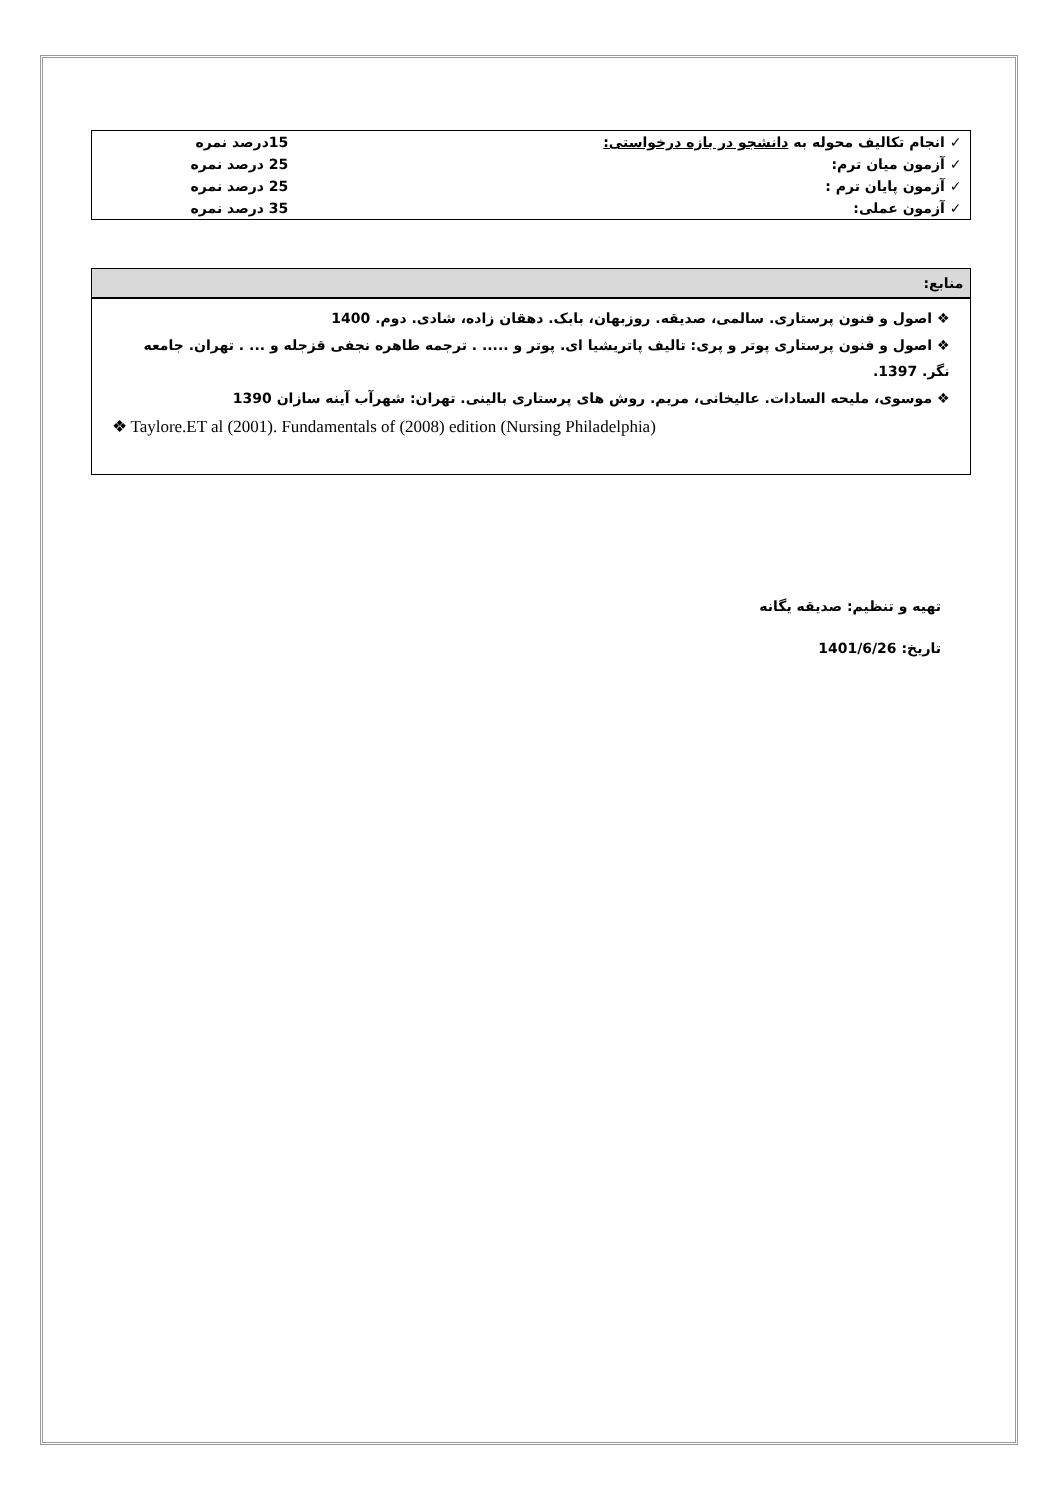| ✓ انجام تکالیف محوله به دانشجو در بازه درخواستی: | 15درصد نمره |
| ✓ آزمون میان ترم: | 25 درصد نمره |
| ✓ آزمون پایان ترم : | 25 درصد نمره |
| ✓ آزمون عملی: | 35 درصد نمره |
منابع:
❖ اصول و فنون پرستاری. سالمی، صدیقه. روزبهان، بابک. دهقان زاده، شادی. دوم. 1400
❖ اصول و فنون پرستاری پوتر و پری: تالیف پاتریشیا ای. پوتر و ..... . ترجمه طاهره نجفی قزجله و ... . تهران. جامعه نگر. 1397.
❖ موسوی، ملیحه السادات. عالیخانی، مریم. روش های پرستاری بالینی. تهران: شهرآب آینه سازان 1390
❖ Taylore.ET al (2001). Fundamentals of (2008) edition (Nursing Philadelphia)
تهیه و تنظیم: صدیقه یگانه
تاریخ: 1401/6/26